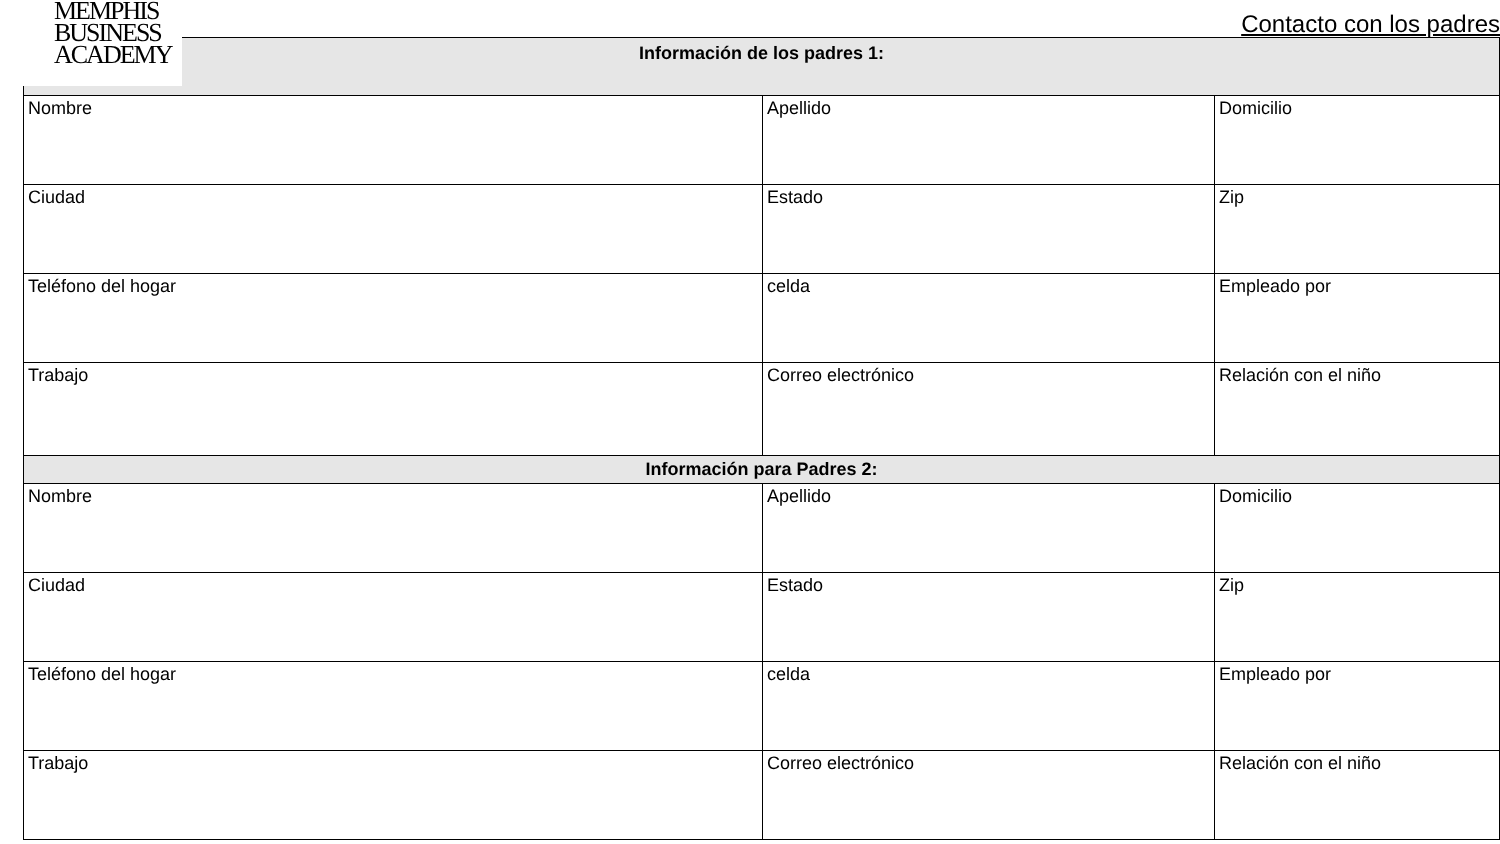MEMPHIS
BUSINESS
ACADEMY
Contacto con los padres
| Información de los padres 1: | | |
| --- | --- | --- |
| Nombre | Apellido | Domicilio |
| Ciudad | Estado | Zip |
| Teléfono del hogar | celda | Empleado por |
| Trabajo | Correo electrónico | Relación con el niño |
| Información para Padres 2: | | |
| Nombre | Apellido | Domicilio |
| Ciudad | Estado | Zip |
| Teléfono del hogar | celda | Empleado por |
| Trabajo | Correo electrónico | Relación con el niño |